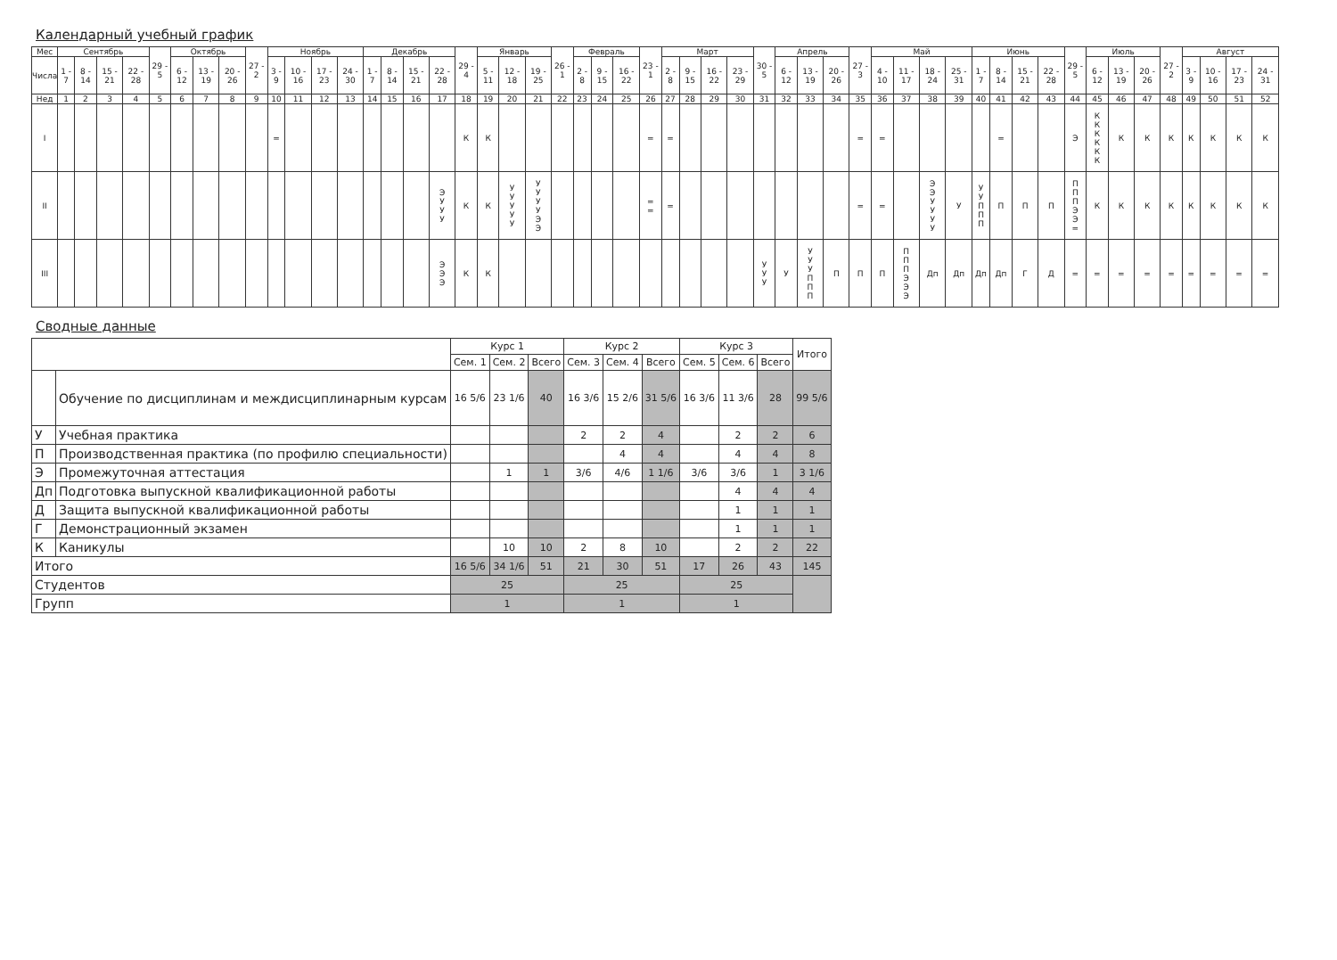Календарный учебный график
| Мес | Сентябрь | | | | 29 - 5 | Октябрь | | | 27 - 2 | Ноябрь | | | | Декабрь | | | | 29 - 4 | Январь | | | 26 - 1 | Февраль | | | 23 - 1 | Март | | | | 30 - 5 | Апрель | | | 27 - 3 | Май | | | | Июнь | | | | 29 - 5 | Июль | | | 27 - 2 | Август | | | |
| --- | --- | --- | --- | --- | --- | --- | --- | --- | --- | --- | --- | --- | --- | --- | --- | --- | --- | --- | --- | --- | --- | --- | --- | --- | --- | --- | --- | --- | --- | --- | --- | --- | --- | --- | --- | --- | --- | --- | --- | --- | --- | --- | --- | --- | --- | --- | --- | --- | --- | --- | --- | --- |
| Числа | 1 - 7 | 8 - 14 | 15 - 21 | 22 - 28 | | 6 - 12 | 13 - 19 | 20 - 26 | | 3 - 9 | 10 - 16 | 17 - 23 | 24 - 30 | 1 - 7 | 8 - 14 | 15 - 21 | 22 - 28 | | 5 - 11 | 12 - 18 | 19 - 25 | | 2 - 8 | 9 - 15 | 16 - 22 | | 2 - 8 | 9 - 15 | 16 - 22 | 23 - 29 | | 6 - 12 | 13 - 19 | 20 - 26 | | 4 - 10 | 11 - 17 | 18 - 24 | 25 - 31 | 1 - 7 | 8 - 14 | 15 - 21 | 22 - 28 | | 6 - 12 | 13 - 19 | 20 - 26 | | 3 - 9 | 10 - 16 | 17 - 23 | 24 - 31 |
| Нед | 1 | 2 | 3 | 4 | 5 | 6 | 7 | 8 | 9 | 10 | 11 | 12 | 13 | 14 | 15 | 16 | 17 | 18 | 19 | 20 | 21 | 22 | 23 | 24 | 25 | 26 | 27 | 28 | 29 | 30 | 31 | 32 | 33 | 34 | 35 | 36 | 37 | 38 | 39 | 40 | 41 | 42 | 43 | 44 | 45 | 46 | 47 | 48 | 49 | 50 | 51 | 52 |
| I | | | | | | | | | | = | | | | | | | | К | К | | | | | | | = | = | | | | | | | | = | = | | | | | = | | | Э | К К К К К К | К | К | К | К | К | К | К |
| II | | | | | | | | | | | | | | | | | Э У У У | К | К | У У У У У | У У У У Э Э | | | | | = = | = | | | | | | | | = | = | | Э Э У У У У | У | У У П П П | П | П | П | П П П Э Э = | К | К | К | К | К | К | К | К |
| III | | | | | | | | | | | | | | | | | Э Э Э | К | К | | | | | | | | | | | | У У У | У | У У У П П П | П | П | П | П П П Э Э Э | Дп | Дп | Дп | Дп | Г | Д | = | = | = | = | = | = | = | = | = |
Сводные данные
| | | Курс 1 | | | Курс 2 | | | Курс 3 | | | Итого |
| --- | --- | --- | --- | --- | --- | --- | --- | --- | --- | --- | --- |
| | | Сем. 1 | Сем. 2 | Всего | Сем. 3 | Сем. 4 | Всего | Сем. 5 | Сем. 6 | Всего | |
| | Обучение по дисциплинам и междисциплинарным курсам | 16 5/6 | 23 1/6 | 40 | 16 3/6 | 15 2/6 | 31 5/6 | 16 3/6 | 11 3/6 | 28 | 99 5/6 |
| У | Учебная практика | | | | 2 | 2 | 4 | | 2 | 2 | 6 |
| П | Производственная практика (по профилю специальности) | | | | | 4 | 4 | | 4 | 4 | 8 |
| Э | Промежуточная аттестация | | 1 | 1 | 3/6 | 4/6 | 1 1/6 | 3/6 | 3/6 | 1 | 3 1/6 |
| Дп | Подготовка выпускной квалификационной работы | | | | | | | | 4 | 4 | 4 |
| Д | Защита выпускной квалификационной работы | | | | | | | | 1 | 1 | 1 |
| Г | Демонстрационный экзамен | | | | | | | | 1 | 1 | 1 |
| К | Каникулы | | 10 | 10 | 2 | 8 | 10 | | 2 | 2 | 22 |
| Итого | | 16 5/6 | 34 1/6 | 51 | 21 | 30 | 51 | 17 | 26 | 43 | 145 |
| Студентов | | 25 | | | 25 | | | 25 | | | |
| Групп | | 1 | | | 1 | | | 1 | | | |